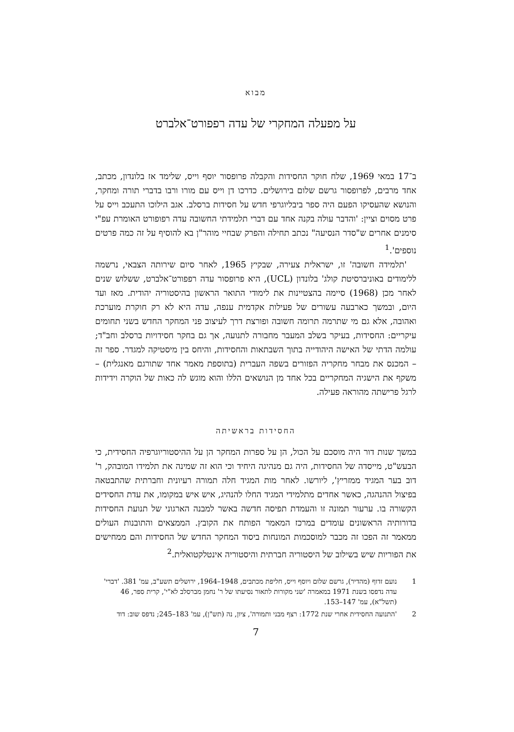מבוא
על מפעלה המחקרי של עדה רפפורט־אלברט
ב־17 במאי 1969, שלח חוקר החסידות והקבלה פרופסור יוסף וייס, שלימד אז בלונדון, מכתב, אחד מרבים, לפרופסור גרשם שלום בירושלים. כדרכו דן וייס עם מורו ורבו בדברי תורה ומחקר, והנושא שהעסיקו הפעם היה ספר ביבליוגרפי חדש על חסידות ברסלב. אגב הילוכו התעכב וייס על פרט מסוים וציין: 'והדבר עולה בקנה אחד עם דברי תלמידתי החשובה עדה רפופורט האומרת עפ"י סימנים אחרים ש"סדר הנסיעה" נכתב תחילה והפרק שבחיי מוהר"ן בא להוסיף על זה כמה פרטים נוספים'.<sup>1</sup>
'תלמידה חשובה' זו, ישראלית צעירה, שבקיץ 1965, לאחר סיום שירותה הצבאי, נרשמה ללימודים באוניברסיטת קולג' בלונדון (UCL), היא פרופסור עדה רפפורט־אלברט, ששלוש שנים לאחר מכן (1968) סיימה בהצטיינות את לימודי התואר הראשון בהיסטוריה יהודית. מאז ועד היום, ובמשך כארבעה עשורים של פעילות אקדמית ענפה, עדה היא לא רק חוקרת מוערכת ואהובה, אלא גם מי שתרמה תרומה חשובה ופורצת דרך לעיצוב פני המחקר החדש בשני תחומים עיקריים: החסידות, בעיקר בשלב המעבר מחבורה לתנועה, אך גם בחקר חסידויות ברסלב וחב"ד; עולמה הדתי של האישה היהודייה בתוך השבתאות והחסידות, והיחס בין מיסטיקה למגדר. ספר זה – המכנס את מבחר מחקריה הפזורים בשפה העברית (בתוספת מאמר אחד שתורגם מאנגלית) – משקף את הישגיה המחקריים בכל אחד מן הנושאים הללו והוא מוגש לה כאות של הוקרה וידידות לרגל פרישתה מהוראה פעילה.
החסידות בראשיתה
במשך שנות דור היה מוסכם על הכול, הן על ספרות המחקר הן על ההיסטוריוגרפיה החסידית, כי הבעש"ט, מייסדה של החסידות, היה גם מנהיגה היחיד וכי הוא זה שמינה את תלמידו המובהק, ר' דוב בער המגיד ממזריץ', ליורשו. לאחר מות המגיד חלה תמורה רעיונית וחברתית שהתבטאה בפיצול ההנהגה, כאשר אחדים מתלמידי המגיד החלו להנהיג, איש איש במקומו, את עדת החסידים הקשורה בו. ערעור תמונה זו והעמדת תפיסה חדשה באשר למבנה הארגוני של תנועת החסידות בדורותיה הראשונים עומדים במרכז המאמר הפותח את הקובץ. הממצאים והתובנות העולים ממאמר זה הפכו זה מכבר למוסכמות המונחות ביסוד המחקר החדש של החסידות והם ממחישים את הפוריות שיש בשילוב של היסטוריה חברתית והיסטוריה אינטלקטואלית.<sup>2</sup>
1 נועם זדוף (מהדיר), גרשם שלום ויוסף וייס, חליפת מכתבים, 1948–1964, ירושלים תשע"ב, עמ' 381. 'דברי' עדה נדפסו בשנת 1971 במאמרה 'שני מקורות לתאור נסיעתו של ר' נחמן מברסלב לא"י', קרית ספר, 46 (תשל"א), עמ' 147–153.
2 'התנועה החסידית אחרי שנת 1772: רצף מבני ותמורה', ציון, נה (תש"ן), עמ' 183–245; נדפס שוב: דוד
7